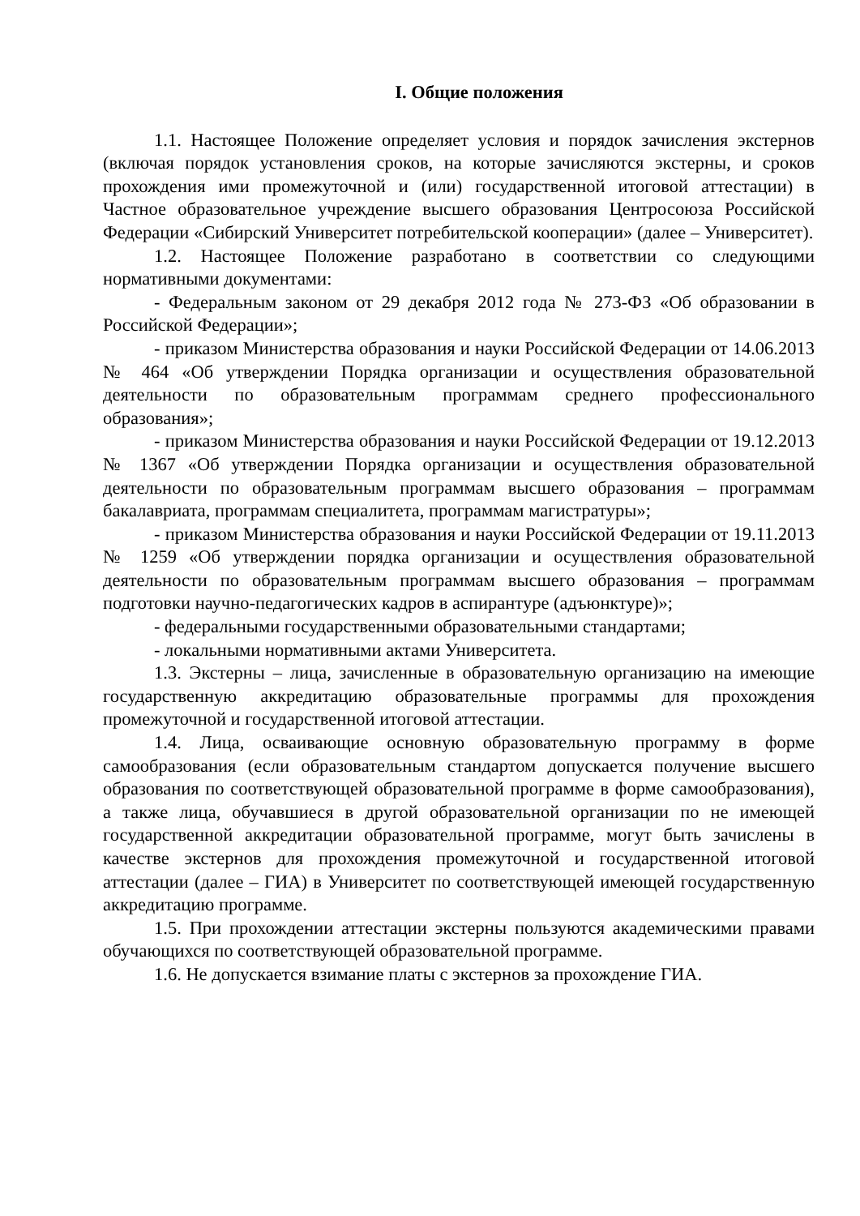I. Общие положения
1.1. Настоящее Положение определяет условия и порядок зачисления экстернов (включая порядок установления сроков, на которые зачисляются экстерны, и сроков прохождения ими промежуточной и (или) государственной итоговой аттестации) в Частное образовательное учреждение высшего образования Центросоюза Российской Федерации «Сибирский Университет потребительской кооперации» (далее – Университет).
1.2. Настоящее Положение разработано в соответствии со следующими нормативными документами:
- Федеральным законом от 29 декабря 2012 года № 273-ФЗ «Об образовании в Российской Федерации»;
- приказом Министерства образования и науки Российской Федерации от 14.06.2013 № 464 «Об утверждении Порядка организации и осуществления образовательной деятельности по образовательным программам среднего профессионального образования»;
- приказом Министерства образования и науки Российской Федерации от 19.12.2013 № 1367 «Об утверждении Порядка организации и осуществления образовательной деятельности по образовательным программам высшего образования – программам бакалавриата, программам специалитета, программам магистратуры»;
- приказом Министерства образования и науки Российской Федерации от 19.11.2013 № 1259 «Об утверждении порядка организации и осуществления образовательной деятельности по образовательным программам высшего образования – программам подготовки научно-педагогических кадров в аспирантуре (адъюнктуре)»;
- федеральными государственными образовательными стандартами;
- локальными нормативными актами Университета.
1.3. Экстерны – лица, зачисленные в образовательную организацию на имеющие государственную аккредитацию образовательные программы для прохождения промежуточной и государственной итоговой аттестации.
1.4. Лица, осваивающие основную образовательную программу в форме самообразования (если образовательным стандартом допускается получение высшего образования по соответствующей образовательной программе в форме самообразования), а также лица, обучавшиеся в другой образовательной организации по не имеющей государственной аккредитации образовательной программе, могут быть зачислены в качестве экстернов для прохождения промежуточной и государственной итоговой аттестации (далее – ГИА) в Университет по соответствующей имеющей государственную аккредитацию программе.
1.5. При прохождении аттестации экстерны пользуются академическими правами обучающихся по соответствующей образовательной программе.
1.6. Не допускается взимание платы с экстернов за прохождение ГИА.